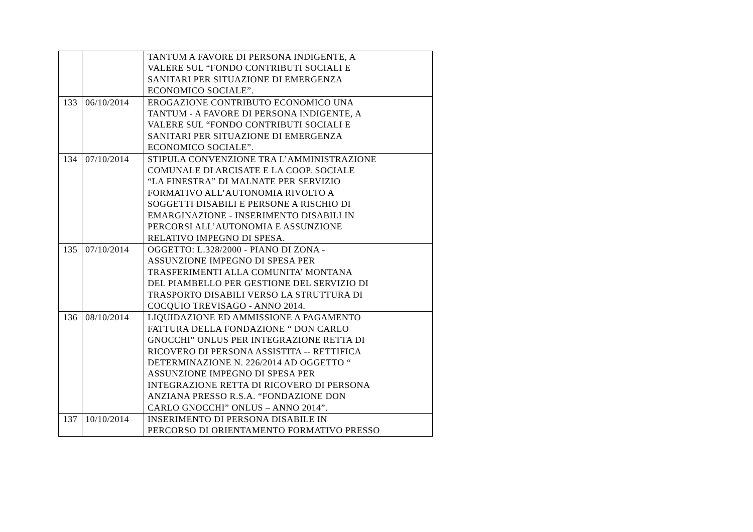| | | TANTUM A FAVORE DI PERSONA INDIGENTE, A VALERE SUL “FONDO CONTRIBUTI SOCIALI E SANITARI PER SITUAZIONE DI EMERGENZA ECONOMICO SOCIALE”. |
| 133 | 06/10/2014 | EROGAZIONE CONTRIBUTO ECONOMICO UNA TANTUM - A FAVORE DI PERSONA INDIGENTE, A VALERE SUL “FONDO CONTRIBUTI SOCIALI E SANITARI PER SITUAZIONE DI EMERGENZA ECONOMICO SOCIALE”. |
| 134 | 07/10/2014 | STIPULA CONVENZIONE TRA L’AMMINISTRAZIONE COMUNALE DI ARCISATE E LA COOP. SOCIALE “LA FINESTRA” DI MALNATE PER SERVIZIO FORMATIVO ALL’AUTONOMIA RIVOLTO A SOGGETTI DISABILI E PERSONE A RISCHIO DI EMARGINAZIONE - INSERIMENTO DISABILI IN PERCORSI ALL’AUTONOMIA E ASSUNZIONE RELATIVO IMPEGNO DI SPESA. |
| 135 | 07/10/2014 | OGGETTO: L.328/2000 - PIANO DI ZONA - ASSUNZIONE IMPEGNO DI SPESA PER TRASFERIMENTI ALLA COMUNITA’ MONTANA DEL PIAMBELLO PER GESTIONE DEL SERVIZIO DI TRASPORTO DISABILI VERSO LA STRUTTURA DI COCQUIO TREVISAGO - ANNO 2014. |
| 136 | 08/10/2014 | LIQUIDAZIONE ED AMMISSIONE A PAGAMENTO FATTURA DELLA FONDAZIONE “ DON CARLO GNOCCHI” ONLUS PER INTEGRAZIONE RETTA DI RICOVERO DI PERSONA ASSISTITA -- RETTIFICA DETERMINAZIONE N. 226/2014 AD OGGETTO “ ASSUNZIONE IMPEGNO DI SPESA PER INTEGRAZIONE RETTA DI RICOVERO DI PERSONA ANZIANA PRESSO R.S.A. “FONDAZIONE DON CARLO GNOCCHI” ONLUS – ANNO 2014”. |
| 137 | 10/10/2014 | INSERIMENTO DI PERSONA DISABILE IN PERCORSO DI ORIENTAMENTO FORMATIVO PRESSO |